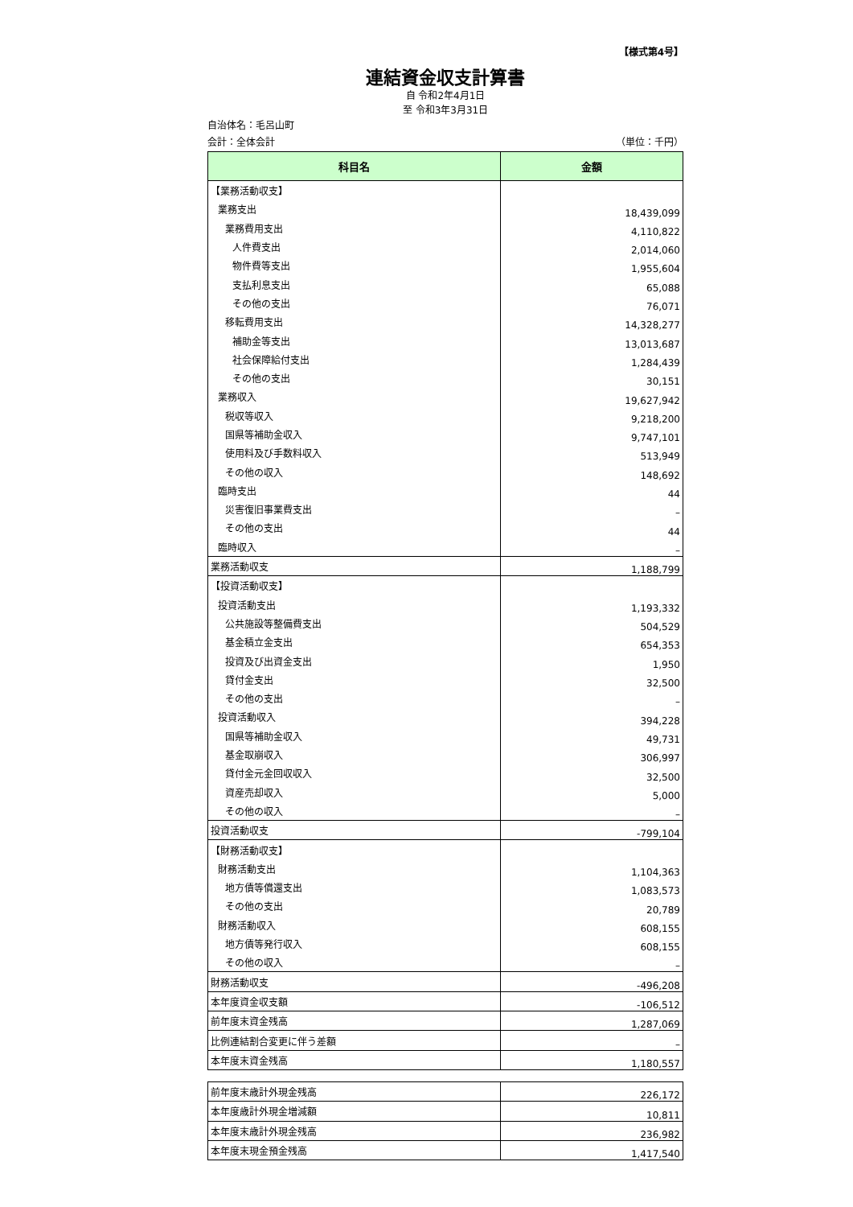【様式第4号】
連結資金収支計算書
自 令和2年4月1日
至 令和3年3月31日
自治体名：毛呂山町
会計：全体会計 （単位：千円）
| 科目名 | 金額 |
| --- | --- |
| 【業務活動収支】 | |
| 業務支出 | 18,439,099 |
| 業務費用支出 | 4,110,822 |
| 人件費支出 | 2,014,060 |
| 物件費等支出 | 1,955,604 |
| 支払利息支出 | 65,088 |
| その他の支出 | 76,071 |
| 移転費用支出 | 14,328,277 |
| 補助金等支出 | 13,013,687 |
| 社会保障給付支出 | 1,284,439 |
| その他の支出 | 30,151 |
| 業務収入 | 19,627,942 |
| 税収等収入 | 9,218,200 |
| 国県等補助金収入 | 9,747,101 |
| 使用料及び手数料収入 | 513,949 |
| その他の収入 | 148,692 |
| 臨時支出 | 44 |
| 災害復旧事業費支出 | – |
| その他の支出 | 44 |
| 臨時収入 | – |
| 業務活動収支 | 1,188,799 |
| 【投資活動収支】 | |
| 投資活動支出 | 1,193,332 |
| 公共施設等整備費支出 | 504,529 |
| 基金積立金支出 | 654,353 |
| 投資及び出資金支出 | 1,950 |
| 貸付金支出 | 32,500 |
| その他の支出 | – |
| 投資活動収入 | 394,228 |
| 国県等補助金収入 | 49,731 |
| 基金取崩収入 | 306,997 |
| 貸付金元金回収収入 | 32,500 |
| 資産売却収入 | 5,000 |
| その他の収入 | – |
| 投資活動収支 | -799,104 |
| 【財務活動収支】 | |
| 財務活動支出 | 1,104,363 |
| 地方債等償還支出 | 1,083,573 |
| その他の支出 | 20,789 |
| 財務活動収入 | 608,155 |
| 地方債等発行収入 | 608,155 |
| その他の収入 | – |
| 財務活動収支 | -496,208 |
| 本年度資金収支額 | -106,512 |
| 前年度末資金残高 | 1,287,069 |
| 比例連結割合変更に伴う差額 | – |
| 本年度末資金残高 | 1,180,557 |
| 前年度末歳計外現金残高 | 226,172 |
| 本年度歳計外現金増減額 | 10,811 |
| 本年度末歳計外現金残高 | 236,982 |
| 本年度末現金預金残高 | 1,417,540 |